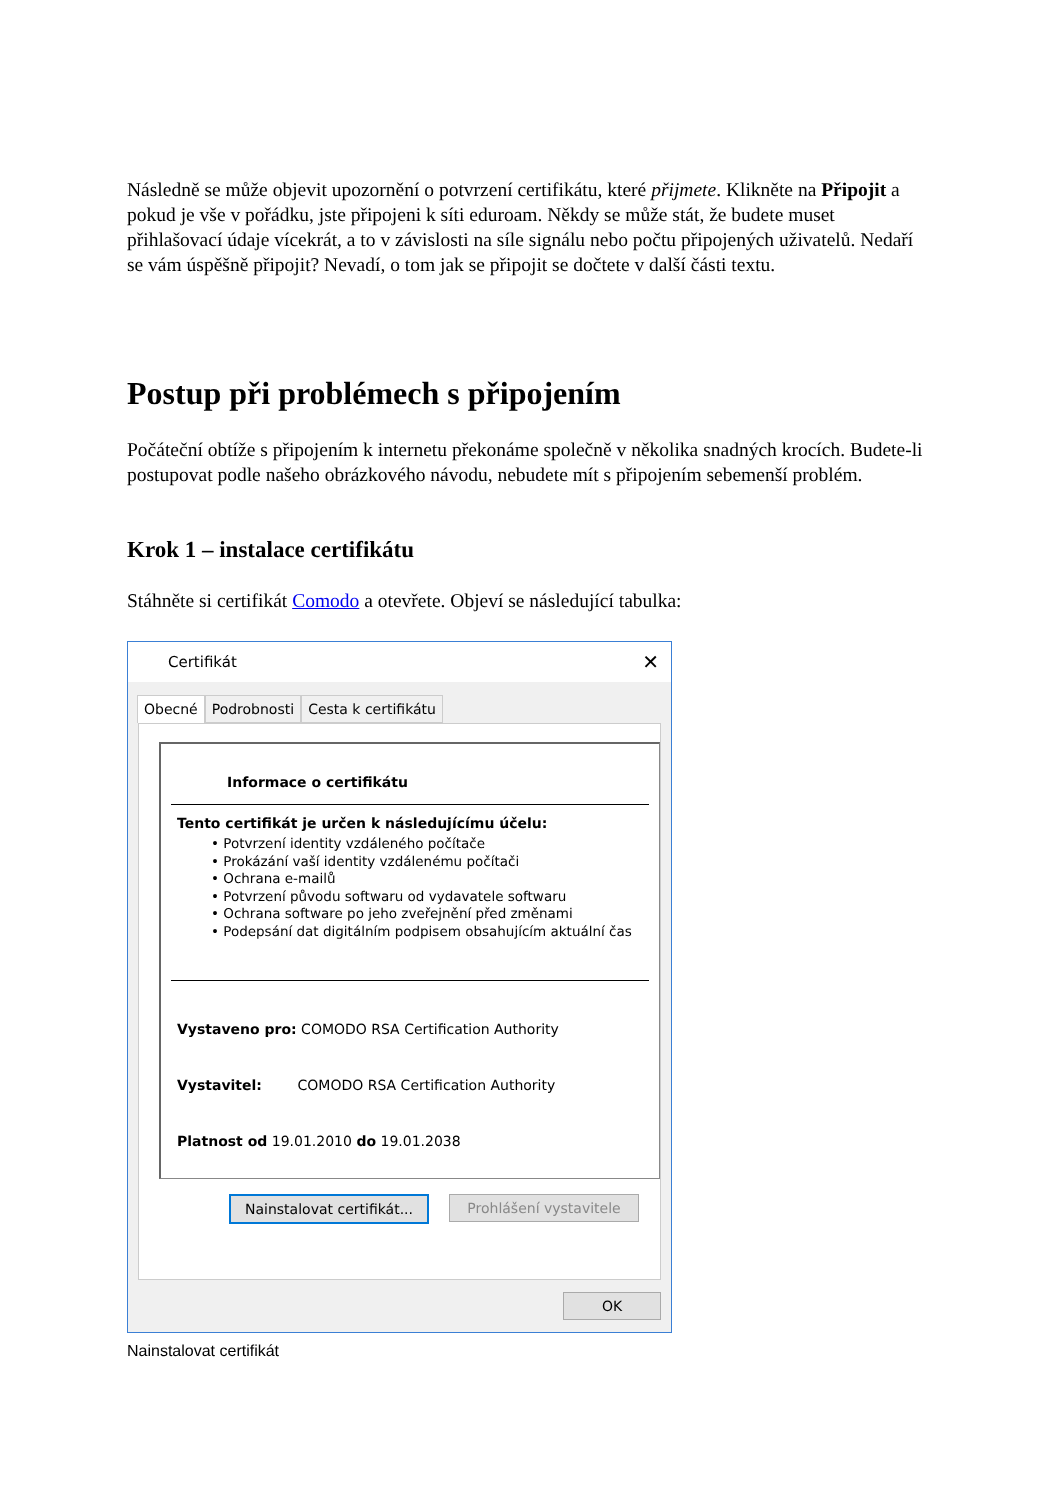Následně se může objevit upozornění o potvrzení certifikátu, které přijmete. Klikněte na Připojit a pokud je vše v pořádku, jste připojeni k síti eduroam. Někdy se může stát, že budete muset přihlašovací údaje vícekrát, a to v závislosti na síle signálu nebo počtu připojených uživatelů. Nedaří se vám úspěšně připojit? Nevadí, o tom jak se připojit se dočtete v další části textu.
Postup při problémech s připojením
Počáteční obtíže s připojením k internetu překonáme společně v několika snadných krocích. Budete-li postupovat podle našeho obrázkového návodu, nebudete mít s připojením sebemenší problém.
Krok 1 – instalace certifikátu
Stáhněte si certifikát Comodo a otevřete. Objeví se následující tabulka:
Certifikát ✕
Obecné Podrobnosti Cesta k certifikátu
Informace o certifikátu
Tento certifikát je určen k následujícímu účelu:
• Potvrzení identity vzdáleného počítače
• Prokázání vaší identity vzdálenému počítači
• Ochrana e-mailů
• Potvrzení původu softwaru od vydavatele softwaru
• Ochrana software po jeho zveřejnění před změnami
• Podepsání dat digitálním podpisem obsahujícím aktuální čas
Vystaveno pro: COMODO RSA Certification Authority
Vystavitel: COMODO RSA Certification Authority
Platnost od 19.01.2010 do 19.01.2038
Nainstalovat certifikát...
Prohlášení vystavitele
OK
Nainstalovat certifikát